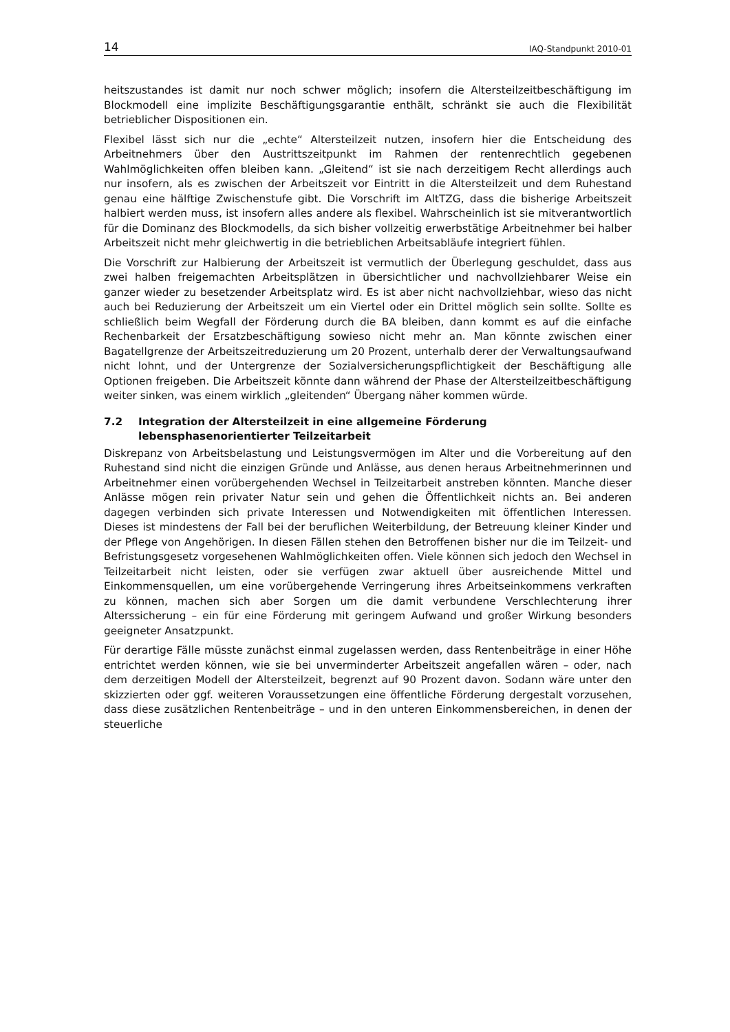14 IAQ-Standpunkt 2010-01
heitszustandes ist damit nur noch schwer möglich; insofern die Altersteilzeitbeschäftigung im Blockmodell eine implizite Beschäftigungsgarantie enthält, schränkt sie auch die Flexibilität betrieblicher Dispositionen ein.
Flexibel lässt sich nur die „echte“ Altersteilzeit nutzen, insofern hier die Entscheidung des Arbeitnehmers über den Austrittszeitpunkt im Rahmen der rentenrechtlich gegebenen Wahlmöglichkeiten offen bleiben kann. „Gleitend“ ist sie nach derzeitigem Recht allerdings auch nur insofern, als es zwischen der Arbeitszeit vor Eintritt in die Altersteilzeit und dem Ruhestand genau eine hälftige Zwischenstufe gibt. Die Vorschrift im AltTZG, dass die bisherige Arbeitszeit halbiert werden muss, ist insofern alles andere als flexibel. Wahrscheinlich ist sie mitverantwortlich für die Dominanz des Blockmodells, da sich bisher vollzeitig erwerbstätige Arbeitnehmer bei halber Arbeitszeit nicht mehr gleichwertig in die betrieblichen Arbeitsabläufe integriert fühlen.
Die Vorschrift zur Halbierung der Arbeitszeit ist vermutlich der Überlegung geschuldet, dass aus zwei halben freigemachten Arbeitsplätzen in übersichtlicher und nachvollziehbarer Weise ein ganzer wieder zu besetzender Arbeitsplatz wird. Es ist aber nicht nachvollziehbar, wieso das nicht auch bei Reduzierung der Arbeitszeit um ein Viertel oder ein Drittel möglich sein sollte. Sollte es schließlich beim Wegfall der Förderung durch die BA bleiben, dann kommt es auf die einfache Rechenbarkeit der Ersatzbeschäftigung sowieso nicht mehr an. Man könnte zwischen einer Bagatellgrenze der Arbeitszeitreduzierung um 20 Prozent, unterhalb derer der Verwaltungsaufwand nicht lohnt, und der Untergrenze der Sozialversicherungspflichtigkeit der Beschäftigung alle Optionen freigeben. Die Arbeitszeit könnte dann während der Phase der Altersteilzeitbeschäftigung weiter sinken, was einem wirklich „gleitenden“ Übergang näher kommen würde.
7.2 Integration der Altersteilzeit in eine allgemeine Förderung lebensphasenorientierter Teilzeitarbeit
Diskrepanz von Arbeitsbelastung und Leistungsvermögen im Alter und die Vorbereitung auf den Ruhestand sind nicht die einzigen Gründe und Anlässe, aus denen heraus Arbeitnehmerinnen und Arbeitnehmer einen vorübergehenden Wechsel in Teilzeitarbeit anstreben könnten. Manche dieser Anlässe mögen rein privater Natur sein und gehen die Öffentlichkeit nichts an. Bei anderen dagegen verbinden sich private Interessen und Notwendigkeiten mit öffentlichen Interessen. Dieses ist mindestens der Fall bei der beruflichen Weiterbildung, der Betreuung kleiner Kinder und der Pflege von Angehörigen. In diesen Fällen stehen den Betroffenen bisher nur die im Teilzeit- und Befristungsgesetz vorgesehenen Wahlmöglichkeiten offen. Viele können sich jedoch den Wechsel in Teilzeitarbeit nicht leisten, oder sie verfügen zwar aktuell über ausreichende Mittel und Einkommensquellen, um eine vorübergehende Verringerung ihres Arbeitseinkommens verkraften zu können, machen sich aber Sorgen um die damit verbundene Verschlechterung ihrer Alterssicherung – ein für eine Förderung mit geringem Aufwand und großer Wirkung besonders geeigneter Ansatzpunkt.
Für derartige Fälle müsste zunächst einmal zugelassen werden, dass Rentenbeiträge in einer Höhe entrichtet werden können, wie sie bei unverminderter Arbeitszeit angefallen wären – oder, nach dem derzeitigen Modell der Altersteilzeit, begrenzt auf 90 Prozent davon. Sodann wäre unter den skizzierten oder ggf. weiteren Voraussetzungen eine öffentliche Förderung dergestalt vorzusehen, dass diese zusätzlichen Rentenbeiträge – und in den unteren Einkommensbereichen, in denen der steuerliche